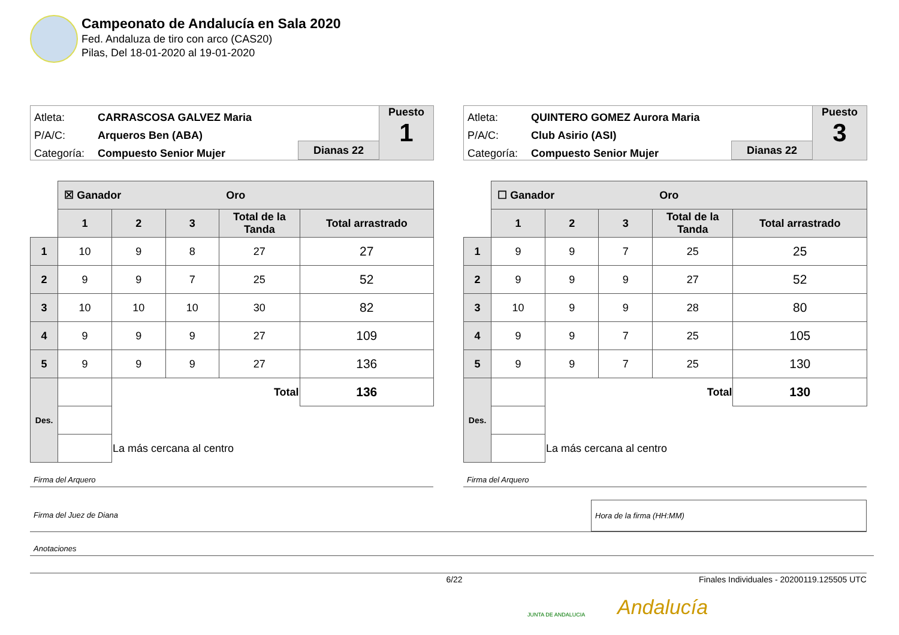Campeonato de Andalucía en Sala 2020
Fed. Andaluza de tiro con arco (CAS20)
Pilas, Del 18-01-2020 al 19-01-2020
| Atleta: | CARRASCOSA GALVEZ Maria |
| P/A/C: | Arqueros Ben (ABA) |
| Categoría: | Compuesto Senior Mujer |
Dianas 22
Puesto
1
| | ☒ Ganador Oro | | | | |
| | 1 | 2 | 3 | Total de la Tanda | Total arrastrado |
| 1 | 10 | 9 | 8 | 27 | 27 |
| 2 | 9 | 9 | 7 | 25 | 52 |
| 3 | 10 | 10 | 10 | 30 | 82 |
| 4 | 9 | 9 | 9 | 27 | 109 |
| 5 | 9 | 9 | 9 | 27 | 136 |
| Des. | | Total | | | 136 |
| | | La más cercana al centro | | | |
| Atleta: | QUINTERO GOMEZ Aurora Maria |
| P/A/C: | Club Asirio (ASI) |
| Categoría: | Compuesto Senior Mujer |
Dianas 22
Puesto
3
| | ☐ Ganador Oro | | | | |
| | 1 | 2 | 3 | Total de la Tanda | Total arrastrado |
| 1 | 9 | 9 | 7 | 25 | 25 |
| 2 | 9 | 9 | 9 | 27 | 52 |
| 3 | 10 | 9 | 9 | 28 | 80 |
| 4 | 9 | 9 | 7 | 25 | 105 |
| 5 | 9 | 9 | 7 | 25 | 130 |
| Des. | | Total | | | 130 |
| | | La más cercana al centro | | | |
Firma del Arquero Firma del Arquero
Firma del Juez de Diana Hora de la firma (HH:MM)
Anotaciones
6/22 Finales Individuales - 20200119.125505 UTC
Andalucía
JUNTA DE ANDALUCIA